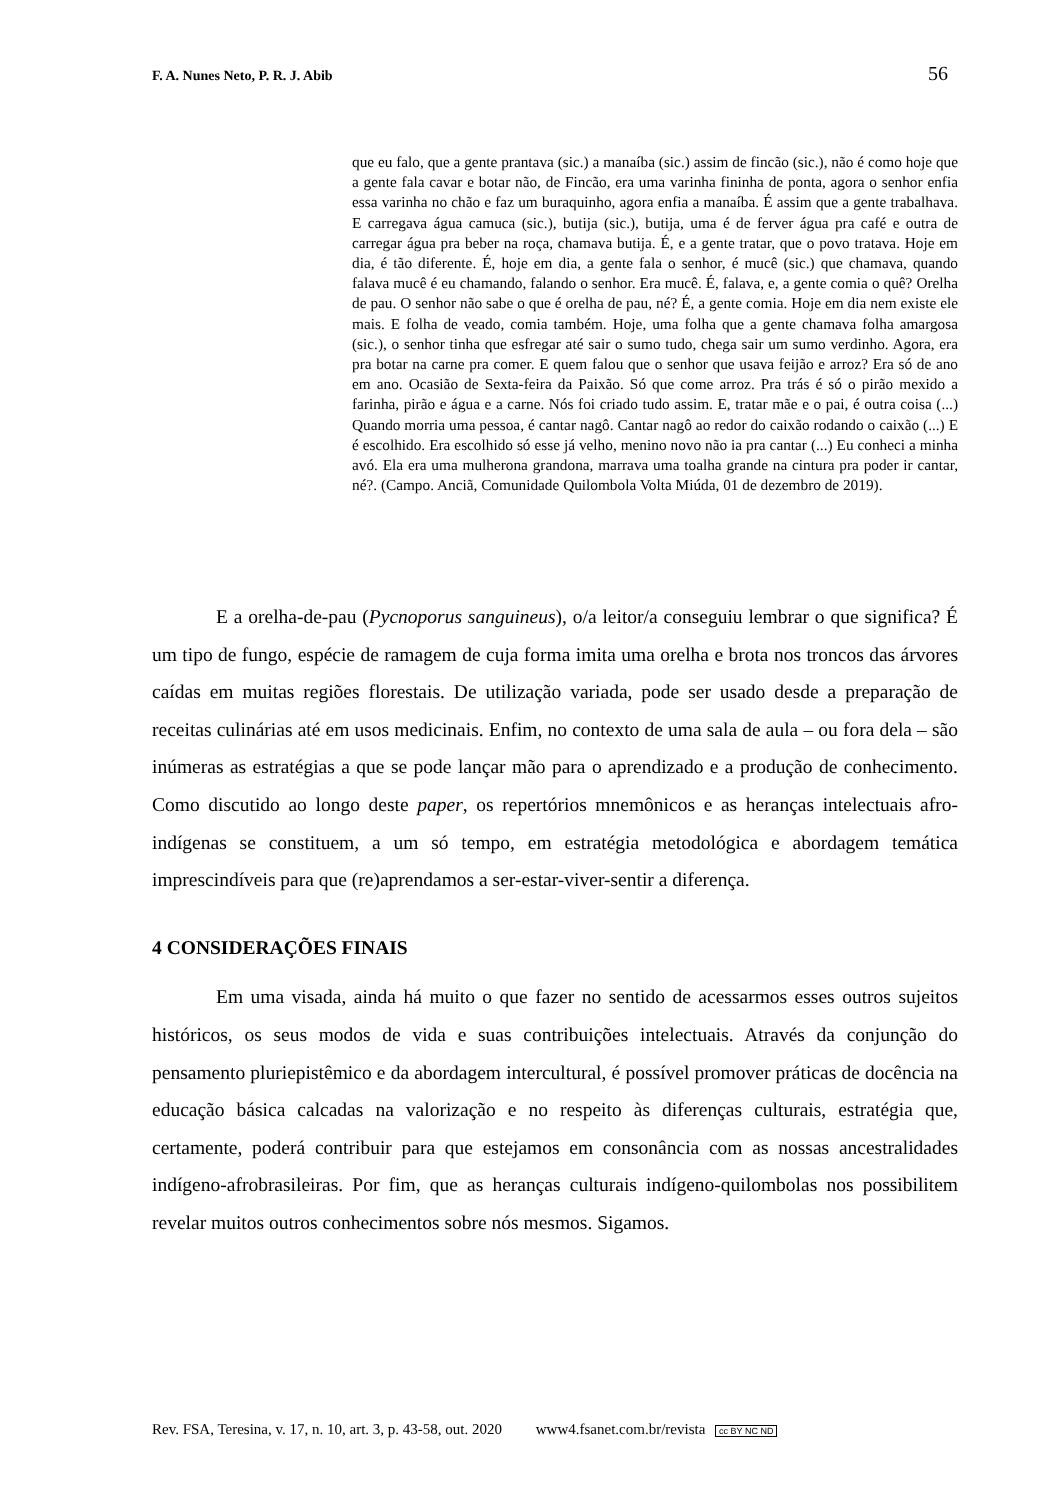F. A. Nunes Neto, P. R. J. Abib 56
que eu falo, que a gente prantava (sic.) a manaíba (sic.) assim de fincão (sic.), não é como hoje que a gente fala cavar e botar não, de Fincão, era uma varinha fininha de ponta, agora o senhor enfia essa varinha no chão e faz um buraquinho, agora enfia a manaíba. É assim que a gente trabalhava. E carregava água camuca (sic.), butija (sic.), butija, uma é de ferver água pra café e outra de carregar água pra beber na roça, chamava butija. É, e a gente tratar, que o povo tratava. Hoje em dia, é tão diferente. É, hoje em dia, a gente fala o senhor, é mucê (sic.) que chamava, quando falava mucê é eu chamando, falando o senhor. Era mucê. É, falava, e, a gente comia o quê? Orelha de pau. O senhor não sabe o que é orelha de pau, né? É, a gente comia. Hoje em dia nem existe ele mais. E folha de veado, comia também. Hoje, uma folha que a gente chamava folha amargosa (sic.), o senhor tinha que esfregar até sair o sumo tudo, chega sair um sumo verdinho. Agora, era pra botar na carne pra comer. E quem falou que o senhor que usava feijão e arroz? Era só de ano em ano. Ocasião de Sexta-feira da Paixão. Só que come arroz. Pra trás é só o pirão mexido a farinha, pirão e água e a carne. Nós foi criado tudo assim. E, tratar mãe e o pai, é outra coisa (...) Quando morria uma pessoa, é cantar nagô. Cantar nagô ao redor do caixão rodando o caixão (...) E é escolhido. Era escolhido só esse já velho, menino novo não ia pra cantar (...) Eu conheci a minha avó. Ela era uma mulherona grandona, marrava uma toalha grande na cintura pra poder ir cantar, né?. (Campo. Anciã, Comunidade Quilombola Volta Miúda, 01 de dezembro de 2019).
E a orelha-de-pau (Pycnoporus sanguineus), o/a leitor/a conseguiu lembrar o que significa? É um tipo de fungo, espécie de ramagem de cuja forma imita uma orelha e brota nos troncos das árvores caídas em muitas regiões florestais. De utilização variada, pode ser usado desde a preparação de receitas culinárias até em usos medicinais. Enfim, no contexto de uma sala de aula – ou fora dela – são inúmeras as estratégias a que se pode lançar mão para o aprendizado e a produção de conhecimento. Como discutido ao longo deste paper, os repertórios mnemônicos e as heranças intelectuais afro-indígenas se constituem, a um só tempo, em estratégia metodológica e abordagem temática imprescindíveis para que (re)aprendamos a ser-estar-viver-sentir a diferença.
4 CONSIDERAÇÕES FINAIS
Em uma visada, ainda há muito o que fazer no sentido de acessarmos esses outros sujeitos históricos, os seus modos de vida e suas contribuições intelectuais. Através da conjunção do pensamento pluriepistêmico e da abordagem intercultural, é possível promover práticas de docência na educação básica calcadas na valorização e no respeito às diferenças culturais, estratégia que, certamente, poderá contribuir para que estejamos em consonância com as nossas ancestralidades indígeno-afrobrasileiras. Por fim, que as heranças culturais indígeno-quilombolas nos possibilitem revelar muitos outros conhecimentos sobre nós mesmos. Sigamos.
Rev. FSA, Teresina, v. 17, n. 10, art. 3, p. 43-58, out. 2020 www4.fsanet.com.br/revista cc BY NC ND